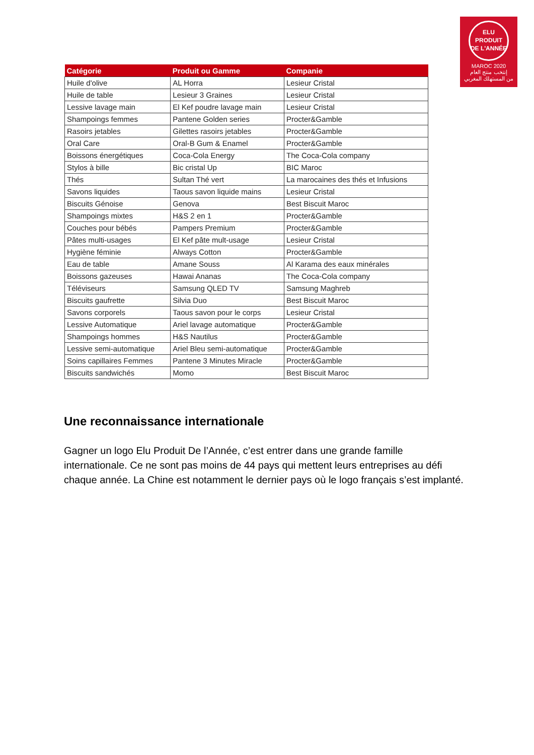ELU
PRODUIT
DE L'ANNÉE
MAROC 2020
إنتخب منتج العام
من المستهلك المغربي
| Catégorie | Produit ou Gamme | Companie |
| --- | --- | --- |
| Huile d'olive | AL Horra | Lesieur Cristal |
| Huile de table | Lesieur 3 Graines | Lesieur Cristal |
| Lessive lavage main | El Kef poudre lavage main | Lesieur Cristal |
| Shampoings femmes | Pantene Golden series | Procter&Gamble |
| Rasoirs jetables | Gilettes rasoirs jetables | Procter&Gamble |
| Oral Care | Oral-B Gum & Enamel | Procter&Gamble |
| Boissons énergétiques | Coca-Cola Energy | The Coca-Cola company |
| Stylos à bille | Bic cristal Up | BIC Maroc |
| Thés | Sultan Thé vert | La marocaines des thés et Infusions |
| Savons liquides | Taous savon liquide mains | Lesieur Cristal |
| Biscuits Génoise | Genova | Best Biscuit Maroc |
| Shampoings mixtes | H&S 2 en 1 | Procter&Gamble |
| Couches pour bébés | Pampers Premium | Procter&Gamble |
| Pâtes multi-usages | El Kef pâte mult-usage | Lesieur Cristal |
| Hygiène féminie | Always Cotton | Procter&Gamble |
| Eau de table | Amane Souss | Al Karama des eaux minérales |
| Boissons gazeuses | Hawai Ananas | The Coca-Cola company |
| Téléviseurs | Samsung QLED TV | Samsung Maghreb |
| Biscuits gaufrette | Silvia Duo | Best Biscuit Maroc |
| Savons corporels | Taous savon pour le corps | Lesieur Cristal |
| Lessive Automatique | Ariel lavage automatique | Procter&Gamble |
| Shampoings hommes | H&S Nautilus | Procter&Gamble |
| Lessive semi-automatique | Ariel Bleu semi-automatique | Procter&Gamble |
| Soins capillaires Femmes | Pantene 3 Minutes Miracle | Procter&Gamble |
| Biscuits sandwichés | Momo | Best Biscuit Maroc |
Une reconnaissance internationale
Gagner un logo Elu Produit De l’Année, c’est entrer dans une grande famille internationale. Ce ne sont pas moins de 44 pays qui mettent leurs entreprises au défi chaque année. La Chine est notamment le dernier pays où le logo français s’est implanté.